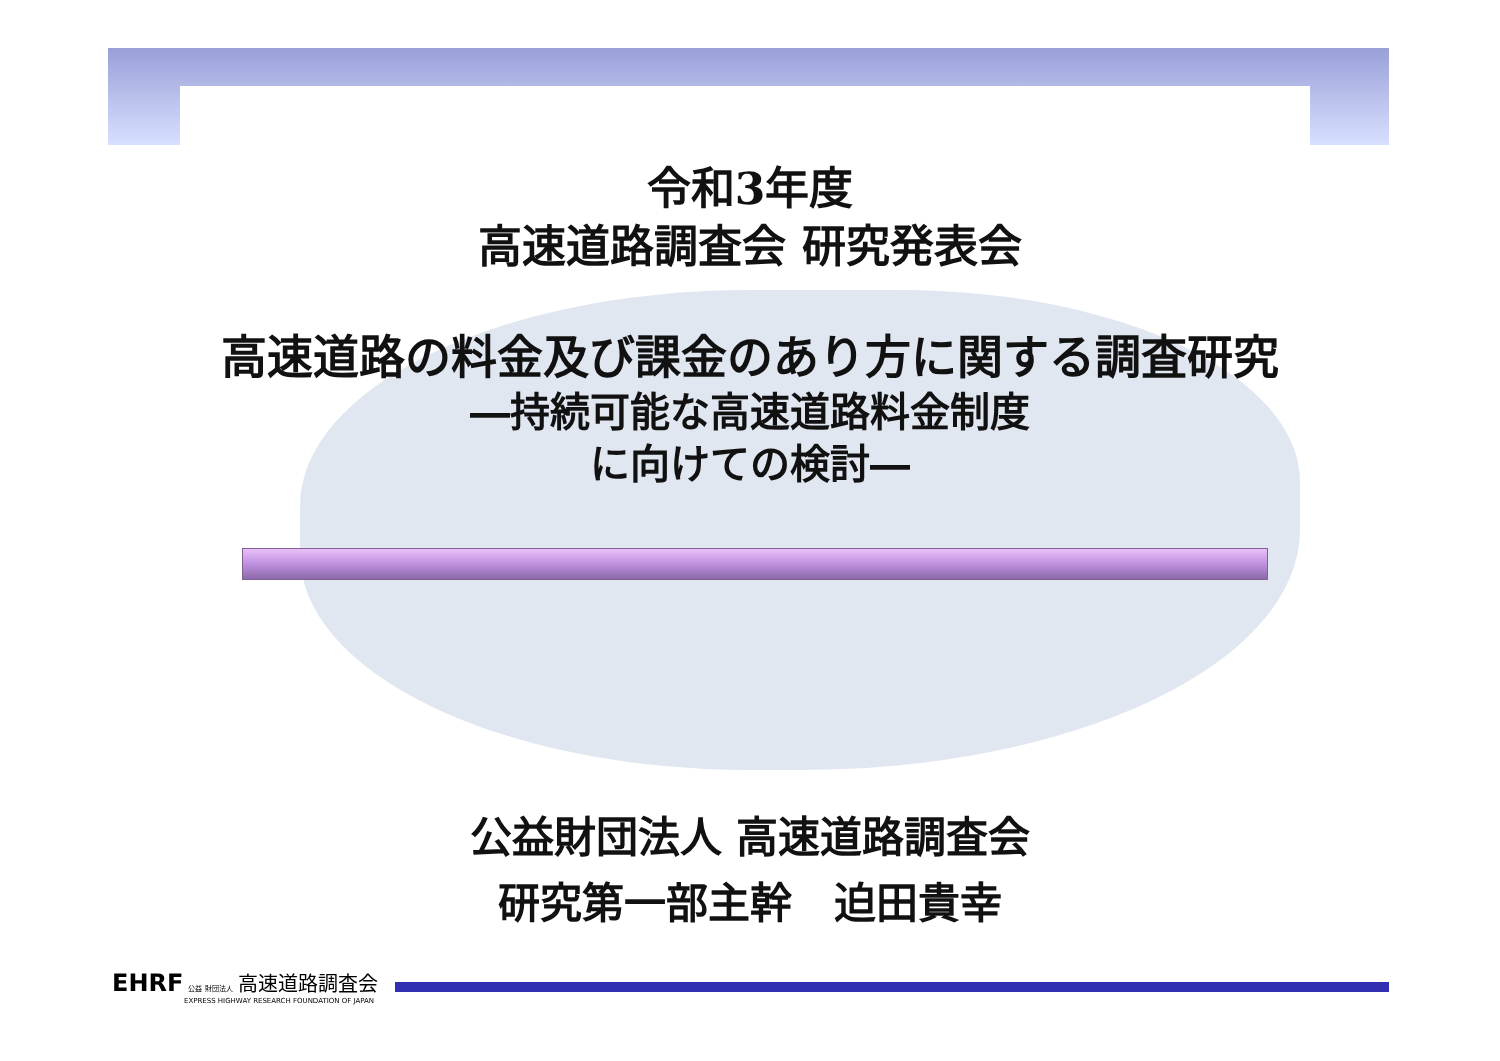令和3年度
高速道路調査会 研究発表会
高速道路の料金及び課金のあり方に関する調査研究
―持続可能な高速道路料金制度
に向けての検討―
公益財団法人 高速道路調査会
研究第一部主幹　迫田貴幸
EHRF 公益 財団法人 高速道路調査会
EXPRESS HIGHWAY RESEARCH FOUNDATION OF JAPAN